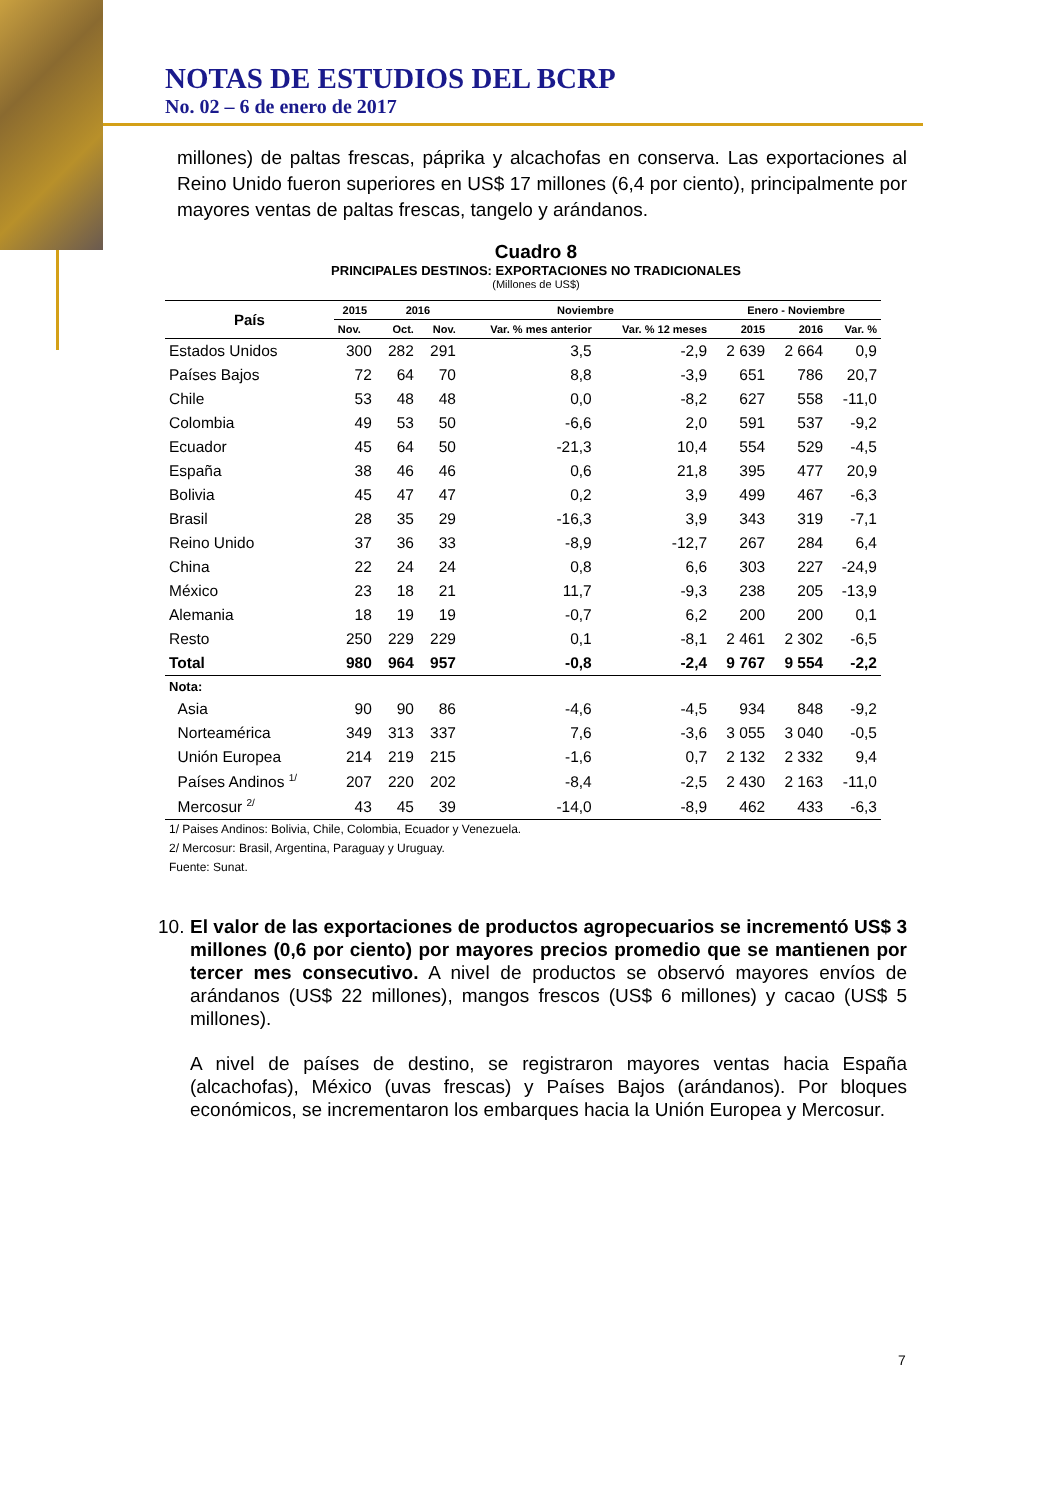NOTAS DE ESTUDIOS DEL BCRP
No. 02 – 6 de enero de 2017
millones) de paltas frescas, páprika y alcachofas en conserva. Las exportaciones al Reino Unido fueron superiores en US$ 17 millones (6,4 por ciento), principalmente por mayores ventas de paltas frescas, tangelo y arándanos.
Cuadro 8
PRINCIPALES DESTINOS: EXPORTACIONES NO TRADICIONALES
(Millones de US$)
| País | 2015 | 2016 | | Noviembre | | Enero - Noviembre | | |
| --- | --- | --- | --- | --- | --- | --- | --- | --- |
| | Nov. | Oct. | Nov. | Var. % mes anterior | Var. % 12 meses | 2015 | 2016 | Var. % |
| Estados Unidos | 300 | 282 | 291 | 3,5 | -2,9 | 2 639 | 2 664 | 0,9 |
| Países Bajos | 72 | 64 | 70 | 8,8 | -3,9 | 651 | 786 | 20,7 |
| Chile | 53 | 48 | 48 | 0,0 | -8,2 | 627 | 558 | -11,0 |
| Colombia | 49 | 53 | 50 | -6,6 | 2,0 | 591 | 537 | -9,2 |
| Ecuador | 45 | 64 | 50 | -21,3 | 10,4 | 554 | 529 | -4,5 |
| España | 38 | 46 | 46 | 0,6 | 21,8 | 395 | 477 | 20,9 |
| Bolivia | 45 | 47 | 47 | 0,2 | 3,9 | 499 | 467 | -6,3 |
| Brasil | 28 | 35 | 29 | -16,3 | 3,9 | 343 | 319 | -7,1 |
| Reino Unido | 37 | 36 | 33 | -8,9 | -12,7 | 267 | 284 | 6,4 |
| China | 22 | 24 | 24 | 0,8 | 6,6 | 303 | 227 | -24,9 |
| México | 23 | 18 | 21 | 11,7 | -9,3 | 238 | 205 | -13,9 |
| Alemania | 18 | 19 | 19 | -0,7 | 6,2 | 200 | 200 | 0,1 |
| Resto | 250 | 229 | 229 | 0,1 | -8,1 | 2 461 | 2 302 | -6,5 |
| Total | 980 | 964 | 957 | -0,8 | -2,4 | 9 767 | 9 554 | -2,2 |
| Nota: | | | | | | | | |
| Asia | 90 | 90 | 86 | -4,6 | -4,5 | 934 | 848 | -9,2 |
| Norteamérica | 349 | 313 | 337 | 7,6 | -3,6 | 3 055 | 3 040 | -0,5 |
| Unión Europea | 214 | 219 | 215 | -1,6 | 0,7 | 2 132 | 2 332 | 9,4 |
| Países Andinos <sup>1/</sup> | 207 | 220 | 202 | -8,4 | -2,5 | 2 430 | 2 163 | -11,0 |
| Mercosur <sup>2/</sup> | 43 | 45 | 39 | -14,0 | -8,9 | 462 | 433 | -6,3 |
1/ Paises Andinos: Bolivia, Chile, Colombia, Ecuador y Venezuela.
2/ Mercosur: Brasil, Argentina, Paraguay y Uruguay.
Fuente: Sunat.
10.
El valor de las exportaciones de productos agropecuarios se incrementó US$ 3 millones (0,6 por ciento) por mayores precios promedio que se mantienen por tercer mes consecutivo. A nivel de productos se observó mayores envíos de arándanos (US$ 22 millones), mangos frescos (US$ 6 millones) y cacao (US$ 5 millones).
A nivel de países de destino, se registraron mayores ventas hacia España (alcachofas), México (uvas frescas) y Países Bajos (arándanos). Por bloques económicos, se incrementaron los embarques hacia la Unión Europea y Mercosur.
7